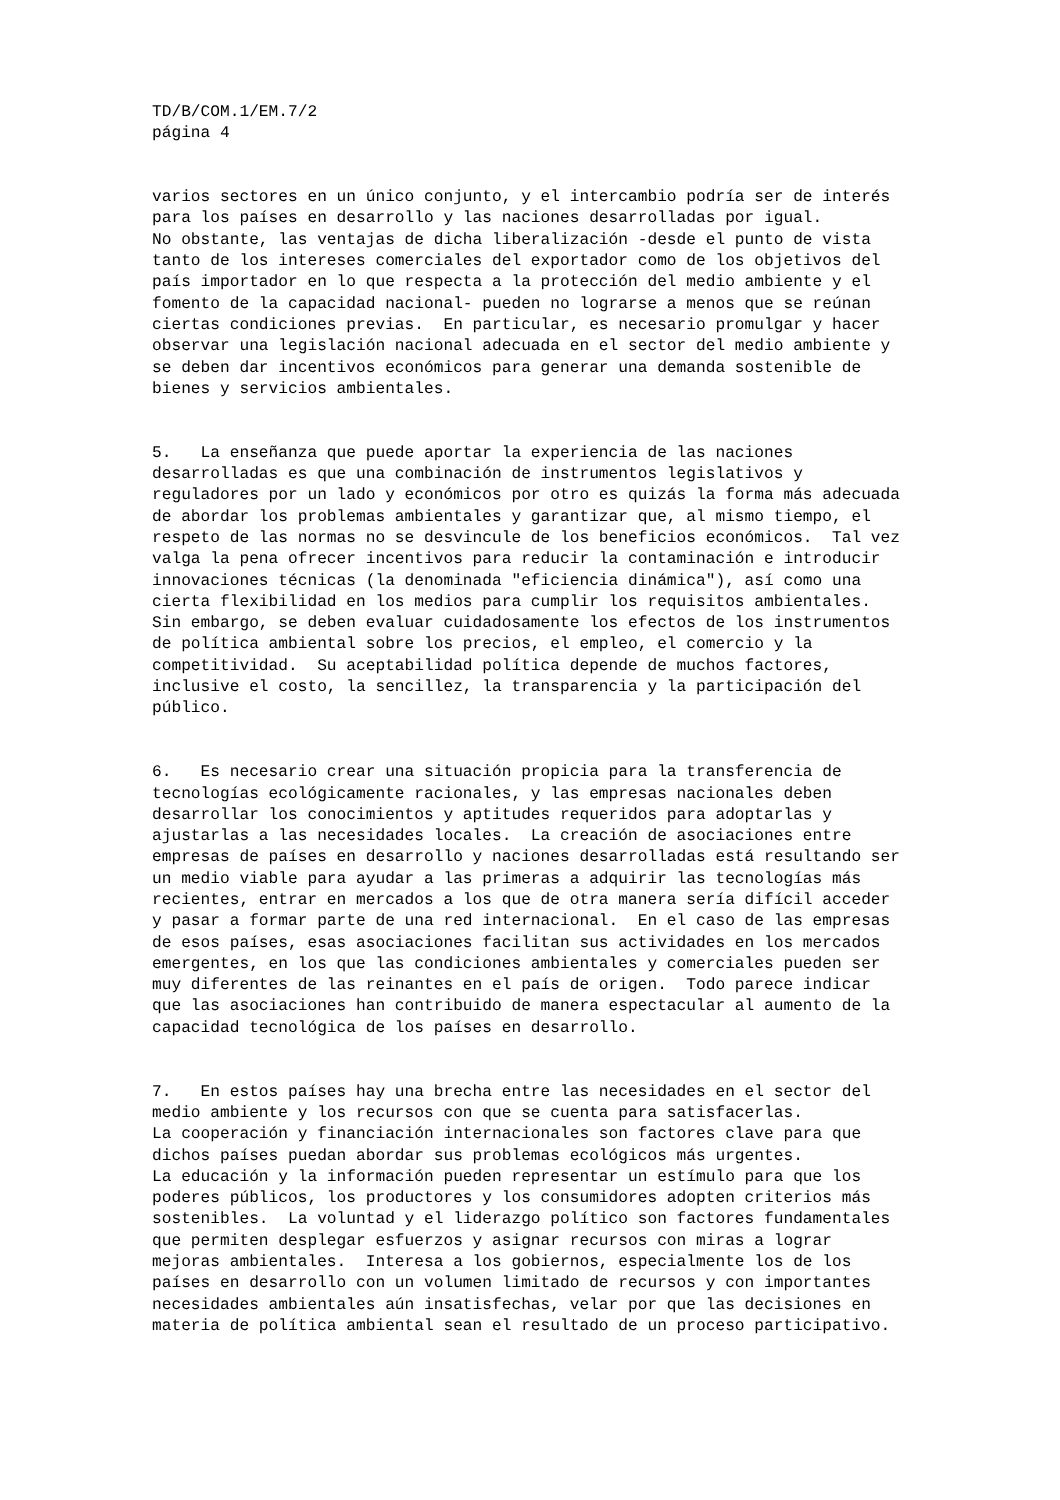TD/B/COM.1/EM.7/2 página 4
varios sectores en un único conjunto, y el intercambio podría ser de interés para los países en desarrollo y las naciones desarrolladas por igual. No obstante, las ventajas de dicha liberalización -desde el punto de vista tanto de los intereses comerciales del exportador como de los objetivos del país importador en lo que respecta a la protección del medio ambiente y el fomento de la capacidad nacional- pueden no lograrse a menos que se reúnan ciertas condiciones previas. En particular, es necesario promulgar y hacer observar una legislación nacional adecuada en el sector del medio ambiente y se deben dar incentivos económicos para generar una demanda sostenible de bienes y servicios ambientales.
5. La enseñanza que puede aportar la experiencia de las naciones desarrolladas es que una combinación de instrumentos legislativos y reguladores por un lado y económicos por otro es quizás la forma más adecuada de abordar los problemas ambientales y garantizar que, al mismo tiempo, el respeto de las normas no se desvincule de los beneficios económicos. Tal vez valga la pena ofrecer incentivos para reducir la contaminación e introducir innovaciones técnicas (la denominada "eficiencia dinámica"), así como una cierta flexibilidad en los medios para cumplir los requisitos ambientales. Sin embargo, se deben evaluar cuidadosamente los efectos de los instrumentos de política ambiental sobre los precios, el empleo, el comercio y la competitividad. Su aceptabilidad política depende de muchos factores, inclusive el costo, la sencillez, la transparencia y la participación del público.
6. Es necesario crear una situación propicia para la transferencia de tecnologías ecológicamente racionales, y las empresas nacionales deben desarrollar los conocimientos y aptitudes requeridos para adoptarlas y ajustarlas a las necesidades locales. La creación de asociaciones entre empresas de países en desarrollo y naciones desarrolladas está resultando ser un medio viable para ayudar a las primeras a adquirir las tecnologías más recientes, entrar en mercados a los que de otra manera sería difícil acceder y pasar a formar parte de una red internacional. En el caso de las empresas de esos países, esas asociaciones facilitan sus actividades en los mercados emergentes, en los que las condiciones ambientales y comerciales pueden ser muy diferentes de las reinantes en el país de origen. Todo parece indicar que las asociaciones han contribuido de manera espectacular al aumento de la capacidad tecnológica de los países en desarrollo.
7. En estos países hay una brecha entre las necesidades en el sector del medio ambiente y los recursos con que se cuenta para satisfacerlas. La cooperación y financiación internacionales son factores clave para que dichos países puedan abordar sus problemas ecológicos más urgentes. La educación y la información pueden representar un estímulo para que los poderes públicos, los productores y los consumidores adopten criterios más sostenibles. La voluntad y el liderazgo político son factores fundamentales que permiten desplegar esfuerzos y asignar recursos con miras a lograr mejoras ambientales. Interesa a los gobiernos, especialmente los de los países en desarrollo con un volumen limitado de recursos y con importantes necesidades ambientales aún insatisfechas, velar por que las decisiones en materia de política ambiental sean el resultado de un proceso participativo.